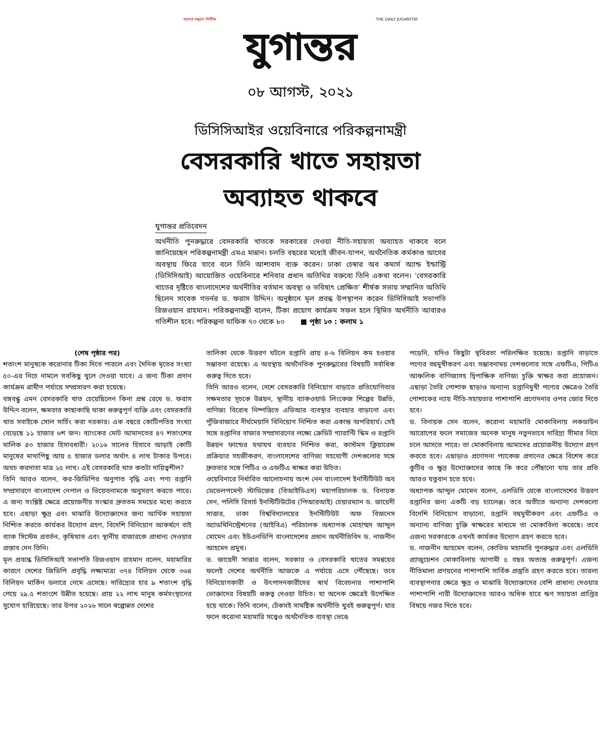সত্যের সন্ধানে নির্ভীক THE DAILY JUGANTOR
যুগান্তর
০৮ আগস্ট, ২০২১
ডিসিসিআইর ওয়েবিনারে পরিকল্পনামন্ত্রী
বেসরকারি খাতে সহায়তা
অব্যাহত থাকবে
যুগান্তর প্রতিবেদন
অর্থনীতি পুনরুদ্ধারে বেসরকারি খাতকে সরকারের দেওয়া নীতি-সহায়তা অব্যাহত থাকবে বলে জানিয়েছেন পরিকল্পনামন্ত্রী এমএ মান্নান। চলতি বছরের মধ্যেই জীবন-যাপন, অর্থনৈতিক কর্মকাণ্ড আগের অবস্থায় ফিরে যাবে বলে তিনি আশাবাদ ব্যক্ত করেন। ঢাকা চেম্বার অব কমার্স অ্যান্ড ইন্ডাস্ট্রি (ডিসিসিআই) আয়োজিত ওয়েবিনারে শনিবার প্রধান অতিথির বক্তব্যে তিনি একথা বলেন। 'বেসরকারি খাতের দৃষ্টিতে বাংলাদেশের অর্থনীতির বর্তমান অবস্থা ও ভবিষ্যৎ প্রেক্ষিত' শীর্ষক সভায় সম্মানিত অতিথি ছিলেন সাবেক গভর্নর ড. ফরাস উদ্দিন। অনুষ্ঠানে মূল প্রবন্ধ উপস্থাপন করেন ডিসিসিআই সভাপতি রিজওয়ান রাহমান। পরিকল্পনামন্ত্রী বলেন, টিকা প্রয়োগ কার্যক্রম সফল হলে স্থিমিত অর্থনীতি আবারও গতিশীল হবে। পরিকল্পনা মাফিক ৭০ থেকে ৮০ ■ পৃষ্ঠা ১৩ : কলাম ১
(শেষ পৃষ্ঠার পর)
শতাংশ মানুষকে করোনার টিকা দিতে পারলে এবং দৈনিক মৃতের সংখ্যা ৫০-এর নিচে নামলে সবকিছু খুলে দেওয়া যাবে। এ জন্য টিকা প্রদান কার্যক্রম গ্রামীণ পর্যায়ে সম্প্রসারণ করা হয়েছে।
বঙ্গবন্ধু এমন বেসরকারি খাত চেয়েছিলেন কিনা প্রশ্ন রেখে ড. ফরাস উদ্দিন বলেন, ক্ষমতার কাছাকাছি থাকা গুরুত্বপূর্ণ ব্যক্তি এবং বেসরকারি খাত সবাইকে সোল সার্চিং করা দরকার। এক বছরে কোটিপতির সংখ্যা বেড়েছে ১১ হাজার ৬শ জন। ব্যাংকের মোট আমানতের ৪৭ শতাংশের মালিক ৪৩ হাজার হিসাবধারী। ২০১৬ সালের হিসাবে আড়াই কোটি মানুষের মাথাপিছু আয় ৫ হাজার ডলার অর্থাৎ ৪ লাখ টাকার উপরে। অথচ করদাতা মাত্র ২৫ লাখ। এই বেসরকারি খাত কতটা দায়িত্বশীল?
তিনি আরও বলেন, কর-জিডিপির অনুপাত বৃদ্ধি এবং পণ্য রপ্তানি সম্প্রসারণে বাংলাদেশ নেপাল ও ভিয়েতনামকে অনুসরণ করতে পারে। এ জন্য সংশ্লিষ্ট ক্ষেত্রে প্রয়োজনীয় সংস্কার দ্রুততম সময়ের মধ্যে করতে হবে। এছাড়া ক্ষুদ্র এবং মাঝারি উদ্যোক্তাদের জন্য আর্থিক সহায়তা নিশ্চিত করতে কার্যকর উদ্যোগ গ্রহণ, বিদেশি বিনিয়োগ আকর্ষণে বাই ব্যাক সিস্টেম প্রবর্তন, কৃষিখাত এবং স্থানীয় বাজারকে প্রাধান্য দেওয়ার প্রস্তাব দেন তিনি।
মূল প্রবন্ধে ডিসিসিআই সভাপতি রিজওয়ান রাহমান বলেন, মহামারির কারণে দেশের জিডিপি প্রবৃদ্ধি লক্ষ্যমাত্রা ৩৭৪ বিলিয়ন থেকে ৩৬৪ বিলিয়ন মার্কিন ডলারে নেমে এসেছে। দারিদ্র্যের হার ৯ শতাংশ বৃদ্ধি পেয়ে ২৯.৫ শতাংশে উন্নীত হয়েছে। প্রায় ২২ লাখ মানুষ কর্মসংস্থানের সুযোগ হারিয়েছে। তার উপর ২০২৬ সালে স্বল্পোন্নত দেশের
তালিকা থেকে উত্তরণ ঘটলে রপ্তানি প্রায় ৪-৬ বিলিয়ন কম হওয়ার সম্ভাবনা রয়েছে। এ অবস্থায় অর্থনৈতিক পুনরুদ্ধারের বিষয়টি সর্বাধিক গুরুত্ব দিতে হবে।
তিনি আরও বলেন, দেশে বেসরকারি বিনিয়োগ বাড়াতে প্রতিযোগিতার সক্ষমতার সূচকে উন্নয়ন, স্থানীয় ব্যাকওয়ার্ড লিংকেজ শিল্পের উন্নতি, বাণিজ্য বিরোধ নিষ্পত্তিতে এডিআর ব্যবস্থার ব্যবহার বাড়ানো এবং পুঁজিবাজারে দীর্ঘমেয়াদি বিনিয়োগ নিশ্চিত করা একান্ত অপরিহার্য। সেই সঙ্গে রপ্তানির বাজার সম্প্রসারণের লক্ষ্যে ক্রেডিট গ্যারান্টি স্কিম ও রপ্তানি উন্নয়ন ফান্ডের যথাযথ ব্যবহার নিশ্চিত করা, কাস্টমস ক্লিয়ারেন্স প্রক্রিয়ার সহজীকরণ, বাংলাদেশের বাণিজ্য সহযোগী দেশগুলোর সঙ্গে দ্রুততার সঙ্গে পিটিএ ও এফটিএ স্বাক্ষর করা উচিত।
ওয়েবিনারে নির্ধারিত আলোচনায় অংশ নেন বাংলাদেশ ইনস্টিটিউট অব ডেভেলপমেন্ট স্টাডিজের (বিআইডিএস) মহাপরিচালক ড. বিনায়ক সেন, পলিসি রিসার্চ ইনস্টিটিউটের (পিআরআই) চেয়ারম্যান ড. জায়েদী সাত্তার, ঢাকা বিশ্ববিদ্যালয়ের ইনস্টিটিউট অফ বিজনেস অ্যাডমিনিস্ট্রেশনের (আইবিএ) পরিচালক অধ্যাপক মোহাম্মদ আব্দুল মোমেন এবং ইউএনডিপি বাংলাদেশের প্রধান অর্থনীতিবিদ ড. নাজনীন আহমেদ প্রমুখ।
ড. জায়েদী সাত্তার বলেন, সরকার ও বেসরকারি খাতের সমন্বয়ের ফলেই দেশের অর্থনীতি আজকে এ পর্যায়ে এসে পৌঁছেছে। তবে বিনিয়োগকারী ও উৎপাদনকারীদের স্বার্থ বিবেচনার পাশাপাশি ভোক্তাদের বিষয়টি গুরুত্ব দেওয়া উচিত। যা অনেক ক্ষেত্রেই উপেক্ষিত হয়ে থাকে। তিনি বলেন, টেকসই সামষ্টিক অর্থনীতি খুবই গুরুত্বপূর্ণ। যার ফলে করোনা মহামারি সত্ত্বেও অর্থনৈতিক ব্যবস্থা ভেঙে
পড়েনি, যদিও কিছুটা স্থবিরতা পরিলক্ষিত হয়েছে। রপ্তানি বাড়াতে পণ্যের বহুমুখীকরণ এবং সম্ভাবনাময় দেশগুলোর সঙ্গে এফটিএ, পিটিএ আঞ্চলিক বাণিজ্যসহ দ্বিপাক্ষিক বাণিজ্য চুক্তি স্বাক্ষর করা প্রয়োজন। এছাড়া তৈরি পোশাক ছাড়াও অন্যান্য রপ্তানিমুখী পণ্যের ক্ষেত্রেও তৈরি পোশাকের ন্যায় নীতি-সহায়তার পাশাপাশি প্রণোদনার ওপর জোর দিতে হবে।
ড. বিনায়ক সেন বলেন, করোনা মহামারি মোকাবিলায় লকডাউন আরোপের ফলে সমাজের অনেক মানুষ নতুনভাবে দারিদ্র্য সীমার নিচে চলে আসতে পারে। তা মোকাবিলায় আমাদের প্রয়োজনীয় উদ্যোগ গ্রহণ করতে হবে। এছাড়াও প্রণোদনা প্যাকেজ প্রদানের ক্ষেত্রে বিশেষ করে কুটির ও ক্ষুদ্র উদ্যোক্তাদের কাছে কি করে পৌঁছানো যায় তার প্রতি আরও যত্নবান হতে হবে।
অধ্যাপক আব্দুল মোমেন বলেন, এলডিসি থেকে বাংলাদেশের উত্তরণ রপ্তানির জন্য একটি বড় চ্যালেঞ্জ। তবে অতীতে অন্যান্য দেশগুলো বিদেশি বিনিয়োগ বাড়ানো, রপ্তানি বহুমুখীকরণ এবং এফটিএ ও অন্যান্য বাণিজ্য চুক্তি স্বাক্ষরের মাধ্যমে তা মোকাবিলা করেছে। তবে এজন্য সরকারকে এখনই কার্যকর উদ্যোগ গ্রহণ করতে হবে।
ড. নাজনীন আহমেদ বলেন, কোভিড মহামারি পুনরুদ্ধার এবং এলডিসি গ্র্যাজুয়েশন মোকাবিলায় আগামী ৫ বছর অত্যন্ত গুরুত্বপূর্ণ। এজন্য নীতিমালা প্রণয়নের পাশাপাশি সার্বিক প্রস্তুতি গ্রহণ করতে হবে। তারল্য ব্যবস্থাপনার ক্ষেত্রে ক্ষুদ্র ও মাঝারি উদ্যোক্তাদের বেশি প্রাধান্য দেওয়ার পাশাপাশি নারী উদ্যোক্তাদের আরও অধিক হারে ঋণ সহায়তা প্রাপ্তির বিষয়ে নজর দিতে হবে।